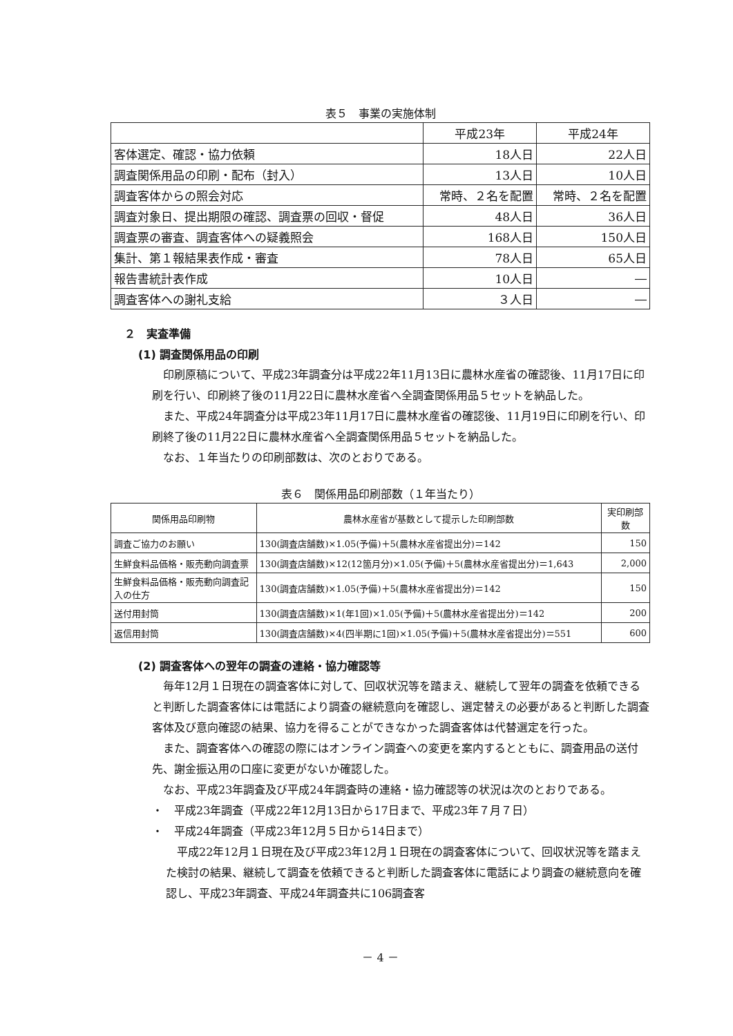表５　事業の実施体制
| | 平成23年 | 平成24年 |
| 客体選定、確認・協力依頼 | 18人日 | 22人日 |
| 調査関係用品の印刷・配布（封入） | 13人日 | 10人日 |
| 調査客体からの照会対応 | 常時、２名を配置 | 常時、２名を配置 |
| 調査対象日、提出期限の確認、調査票の回収・督促 | 48人日 | 36人日 |
| 調査票の審査、調査客体への疑義照会 | 168人日 | 150人日 |
| 集計、第１報結果表作成・審査 | 78人日 | 65人日 |
| 報告書統計表作成 | 10人日 | ― |
| 調査客体への謝礼支給 | ３人日 | ― |
２　実査準備
(1) 調査関係用品の印刷
印刷原稿について、平成23年調査分は平成22年11月13日に農林水産省の確認後、11月17日に印刷を行い、印刷終了後の11月22日に農林水産省へ全調査関係用品５セットを納品した。
また、平成24年調査分は平成23年11月17日に農林水産省の確認後、11月19日に印刷を行い、印刷終了後の11月22日に農林水産省へ全調査関係用品５セットを納品した。
なお、１年当たりの印刷部数は、次のとおりである。
表６　関係用品印刷部数（１年当たり）
| 関係用品印刷物 | 農林水産省が基数として提示した印刷部数 | 実印刷部数 |
| --- | --- | --- |
| 調査ご協力のお願い | 130(調査店舗数)×1.05(予備)＋5(農林水産省提出分)＝142 | 150 |
| 生鮮食料品価格・販売動向調査票 | 130(調査店舗数)×12(12箇月分)×1.05(予備)＋5(農林水産省提出分)＝1,643 | 2,000 |
| 生鮮食料品価格・販売動向調査記入の仕方 | 130(調査店舗数)×1.05(予備)＋5(農林水産省提出分)＝142 | 150 |
| 送付用封筒 | 130(調査店舗数)×1(年1回)×1.05(予備)＋5(農林水産省提出分)＝142 | 200 |
| 返信用封筒 | 130(調査店舗数)×4(四半期に1回)×1.05(予備)＋5(農林水産省提出分)＝551 | 600 |
(2) 調査客体への翌年の調査の連絡・協力確認等
毎年12月１日現在の調査客体に対して、回収状況等を踏まえ、継続して翌年の調査を依頼できると判断した調査客体には電話により調査の継続意向を確認し、選定替えの必要があると判断した調査客体及び意向確認の結果、協力を得ることができなかった調査客体は代替選定を行った。
また、調査客体への確認の際にはオンライン調査への変更を案内するとともに、調査用品の送付先、謝金振込用の口座に変更がないか確認した。
なお、平成23年調査及び平成24年調査時の連絡・協力確認等の状況は次のとおりである。
・　平成23年調査（平成22年12月13日から17日まで、平成23年７月７日）
・　平成24年調査（平成23年12月５日から14日まで）
平成22年12月１日現在及び平成23年12月１日現在の調査客体について、回収状況等を踏まえた検討の結果、継続して調査を依頼できると判断した調査客体に電話により調査の継続意向を確認し、平成23年調査、平成24年調査共に106調査客
－ 4 －